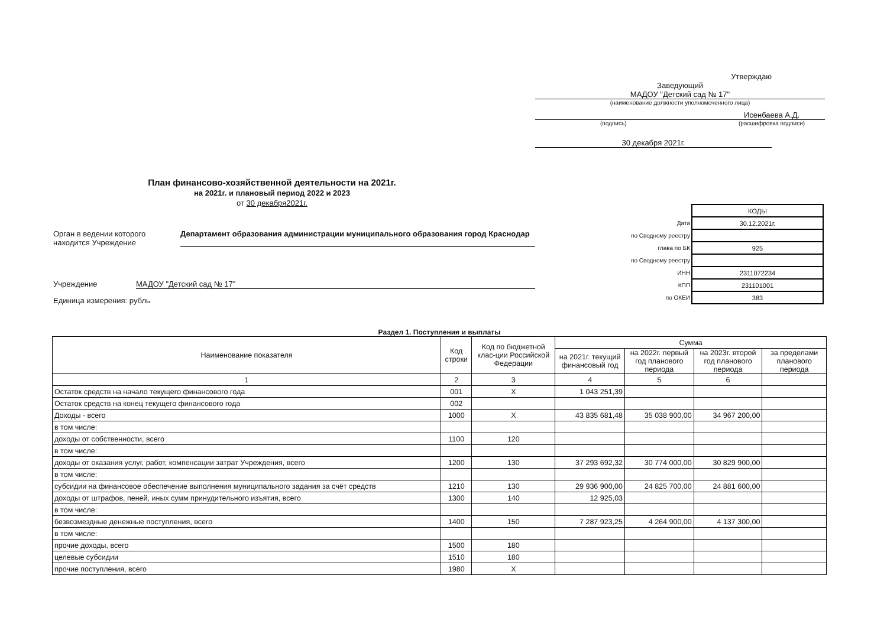Утверждаю
Заведующий
МАДОУ "Детский сад № 17"
(наименование должности уполномоченного лица)
Исенбаева А.Д.
(подпись) (расшифровка подписи)
30 декабря 2021г.
План финансово-хозяйственной деятельности на 2021г.
на 2021г. и плановый период 2022 и 2023
от 30 декабря2021г.
| | КОДЫ |
| Дата | 30.12.2021г. |
| по Сводному реестру | |
| глава по БК | 925 |
| по Сводному реестру | |
| ИНН | 2311072234 |
| КПП | 231101001 |
| по ОКЕИ | 383 |
Орган в ведении которого находится Учреждение Департамент образования администрации муниципального образования город Краснодар
Учреждение МАДОУ "Детский сад № 17"
Единица измерения: рубль
Раздел 1. Поступления и выплаты
| Наименование показателя | Код строки | Код по бюджетной клас-ции Российской Федерации | Сумма | | | |
| --- | --- | --- | --- | --- | --- | --- |
| | | | на 2021г. текущий финансовый год | на 2022г. первый год планового периода | на 2023г. второй год планового периода | за пределами планового периода |
| 1 | 2 | 3 | 4 | 5 | 6 | |
| Остаток средств на начало текущего финансового года | 001 | X | 1 043 251,39 | | | |
| Остаток средств на конец текущего финансового года | 002 | | | | | |
| Доходы - всего | 1000 | X | 43 835 681,48 | 35 038 900,00 | 34 967 200,00 | |
| в том числе: | | | | | | |
| доходы от собственности, всего | 1100 | 120 | | | | |
| в том числе: | | | | | | |
| доходы от оказания услуг, работ, компенсации затрат Учреждения, всего | 1200 | 130 | 37 293 692,32 | 30 774 000,00 | 30 829 900,00 | |
| в том числе: | | | | | | |
| субсидии на финансовое обеспечение выполнения муниципального задания за счёт средств | 1210 | 130 | 29 936 900,00 | 24 825 700,00 | 24 881 600,00 | |
| доходы от штрафов, пеней, иных сумм принудительного изъятия, всего | 1300 | 140 | 12 925,03 | | | |
| в том числе: | | | | | | |
| безвозмездные денежные поступления, всего | 1400 | 150 | 7 287 923,25 | 4 264 900,00 | 4 137 300,00 | |
| в том числе: | | | | | | |
| прочие доходы, всего | 1500 | 180 | | | | |
| целевые субсидии | 1510 | 180 | | | | |
| прочие поступления, всего | 1980 | X | | | | |